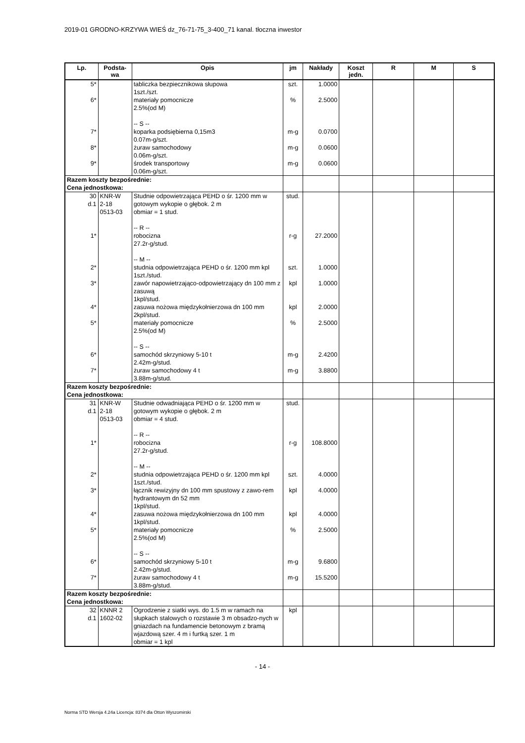2019-01 GRODNO-KRZYWA WIEŚ dz_76-71-75_3-400_71 kanal. tłoczna inwestor
| Lp. | Podsta- wa | Opis | jm | Nakłady | Koszt jedn. | R | M | S |
| --- | --- | --- | --- | --- | --- | --- | --- | --- |
| 5* | | tabliczka bezpiecznikowa słupowa 1szt./szt. | szt. | 1.0000 | | | | |
| 6* | | materiały pomocnicze 2.5%(od M) -- S -- | % | 2.5000 | | | | |
| 7* | | koparka podsiębierna 0,15m3 0.07m-g/szt. | m-g | 0.0700 | | | | |
| 8* | | żuraw samochodowy 0.06m-g/szt. | m-g | 0.0600 | | | | |
| 9* | | środek transportowy 0.06m-g/szt. | m-g | 0.0600 | | | | |
| Razem koszty bezpośrednie: Cena jednostkowa: | | | | | | | | |
| 30 d.1 | KNR-W 2-18 0513-03 | Studnie odpowietrzająca PEHD o śr. 1200 mm w gotowym wykopie o głębok. 2 m obmiar = 1 stud. -- R -- | stud. | | | | | |
| 1* | | robocizna 27.2r-g/stud. -- M -- | r-g | 27.2000 | | | | |
| 2* | | studnia odpowietrzająca PEHD o śr. 1200 mm kpl 1szt./stud. | szt. | 1.0000 | | | | |
| 3* | | zawór napowietrzająco-odpowietrzający dn 100 mm z zasuwą 1kpl/stud. | kpl | 1.0000 | | | | |
| 4* | | zasuwa nożowa międzykołnierzowa dn 100 mm 2kpl/stud. | kpl | 2.0000 | | | | |
| 5* | | materiały pomocnicze 2.5%(od M) -- S -- | % | 2.5000 | | | | |
| 6* | | samochód skrzyniowy 5-10 t 2.42m-g/stud. | m-g | 2.4200 | | | | |
| 7* | | żuraw samochodowy 4 t 3.88m-g/stud. | m-g | 3.8800 | | | | |
| Razem koszty bezpośrednie: Cena jednostkowa: | | | | | | | | |
| 31 d.1 | KNR-W 2-18 0513-03 | Studnie odwadniająca PEHD o śr. 1200 mm w gotowym wykopie o głębok. 2 m obmiar = 4 stud. -- R -- | stud. | | | | | |
| 1* | | robocizna 27.2r-g/stud. -- M -- | r-g | 108.8000 | | | | |
| 2* | | studnia odpowietrzająca PEHD o śr. 1200 mm kpl 1szt./stud. | szt. | 4.0000 | | | | |
| 3* | | łącznik rewizyjny dn 100 mm spustowy z zawo-rem hydrantowym dn 52 mm 1kpl/stud. | kpl | 4.0000 | | | | |
| 4* | | zasuwa nożowa międzykołnierzowa dn 100 mm 1kpl/stud. | kpl | 4.0000 | | | | |
| 5* | | materiały pomocnicze 2.5%(od M) -- S -- | % | 2.5000 | | | | |
| 6* | | samochód skrzyniowy 5-10 t 2.42m-g/stud. | m-g | 9.6800 | | | | |
| 7* | | żuraw samochodowy 4 t 3.88m-g/stud. | m-g | 15.5200 | | | | |
| Razem koszty bezpośrednie: Cena jednostkowa: | | | | | | | | |
| 32 d.1 | KNNR 2 1602-02 | Ogrodzenie z siatki wys. do 1.5 m w ramach na słupkach stalowych o rozstawie 3 m obsadzo-nych w gniazdach na fundamencie betonowym z bramą wjazdową szer. 4 m i furtką szer. 1 m obmiar = 1 kpl | kpl | | | | | |
- 14 -
Norma STD Wersja 4.24a Licencja: 8374 dla Otton Wyszomirski